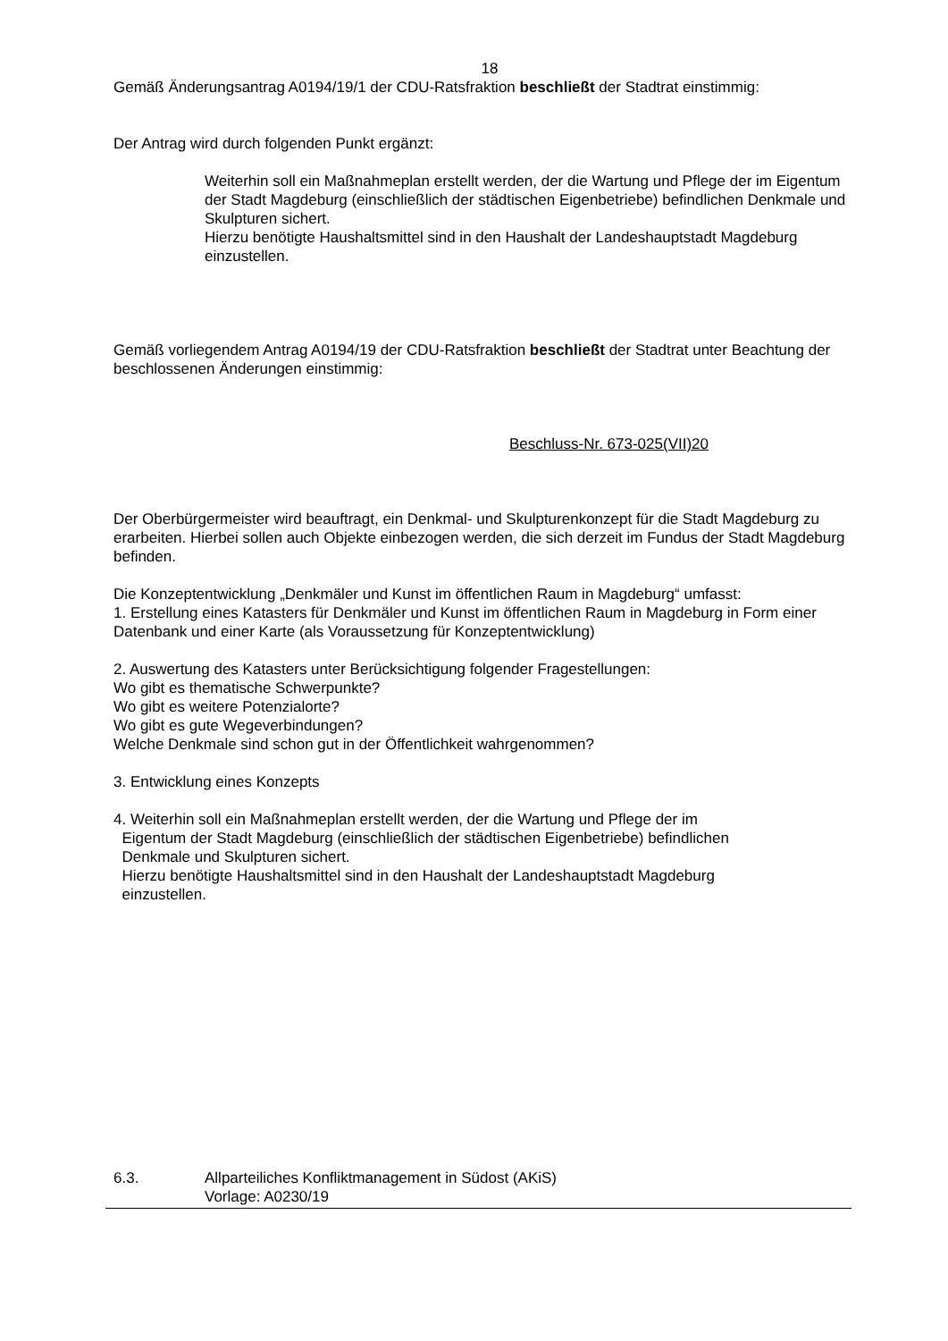18
Gemäß Änderungsantrag A0194/19/1 der CDU-Ratsfraktion beschließt der Stadtrat einstimmig:
Der Antrag wird durch folgenden Punkt ergänzt:
Weiterhin soll ein Maßnahmeplan erstellt werden, der die Wartung und Pflege der im Eigentum der Stadt Magdeburg (einschließlich der städtischen Eigenbetriebe) befindlichen Denkmale und Skulpturen sichert.
Hierzu benötigte Haushaltsmittel sind in den Haushalt der Landeshauptstadt Magdeburg einzustellen.
Gemäß vorliegendem Antrag A0194/19 der CDU-Ratsfraktion beschließt der Stadtrat unter Beachtung der beschlossenen Änderungen einstimmig:
Beschluss-Nr. 673-025(VII)20
Der Oberbürgermeister wird beauftragt, ein Denkmal- und Skulpturenkonzept für die Stadt Magdeburg zu erarbeiten. Hierbei sollen auch Objekte einbezogen werden, die sich derzeit im Fundus der Stadt Magdeburg befinden.
Die Konzeptentwicklung „Denkmäler und Kunst im öffentlichen Raum in Magdeburg“ umfasst:
1. Erstellung eines Katasters für Denkmäler und Kunst im öffentlichen Raum in Magdeburg in Form einer Datenbank und einer Karte (als Voraussetzung für Konzeptentwicklung)
2. Auswertung des Katasters unter Berücksichtigung folgender Fragestellungen:
Wo gibt es thematische Schwerpunkte?
Wo gibt es weitere Potenzialorte?
Wo gibt es gute Wegeverbindungen?
Welche Denkmale sind schon gut in der Öffentlichkeit wahrgenommen?
3. Entwicklung eines Konzepts
4. Weiterhin soll ein Maßnahmeplan erstellt werden, der die Wartung und Pflege der im
Eigentum der Stadt Magdeburg (einschließlich der städtischen Eigenbetriebe) befindlichen
Denkmale und Skulpturen sichert.
Hierzu benötigte Haushaltsmittel sind in den Haushalt der Landeshauptstadt Magdeburg
einzustellen.
6.3. Allparteiliches Konfliktmanagement in Südost (AKiS)
Vorlage: A0230/19